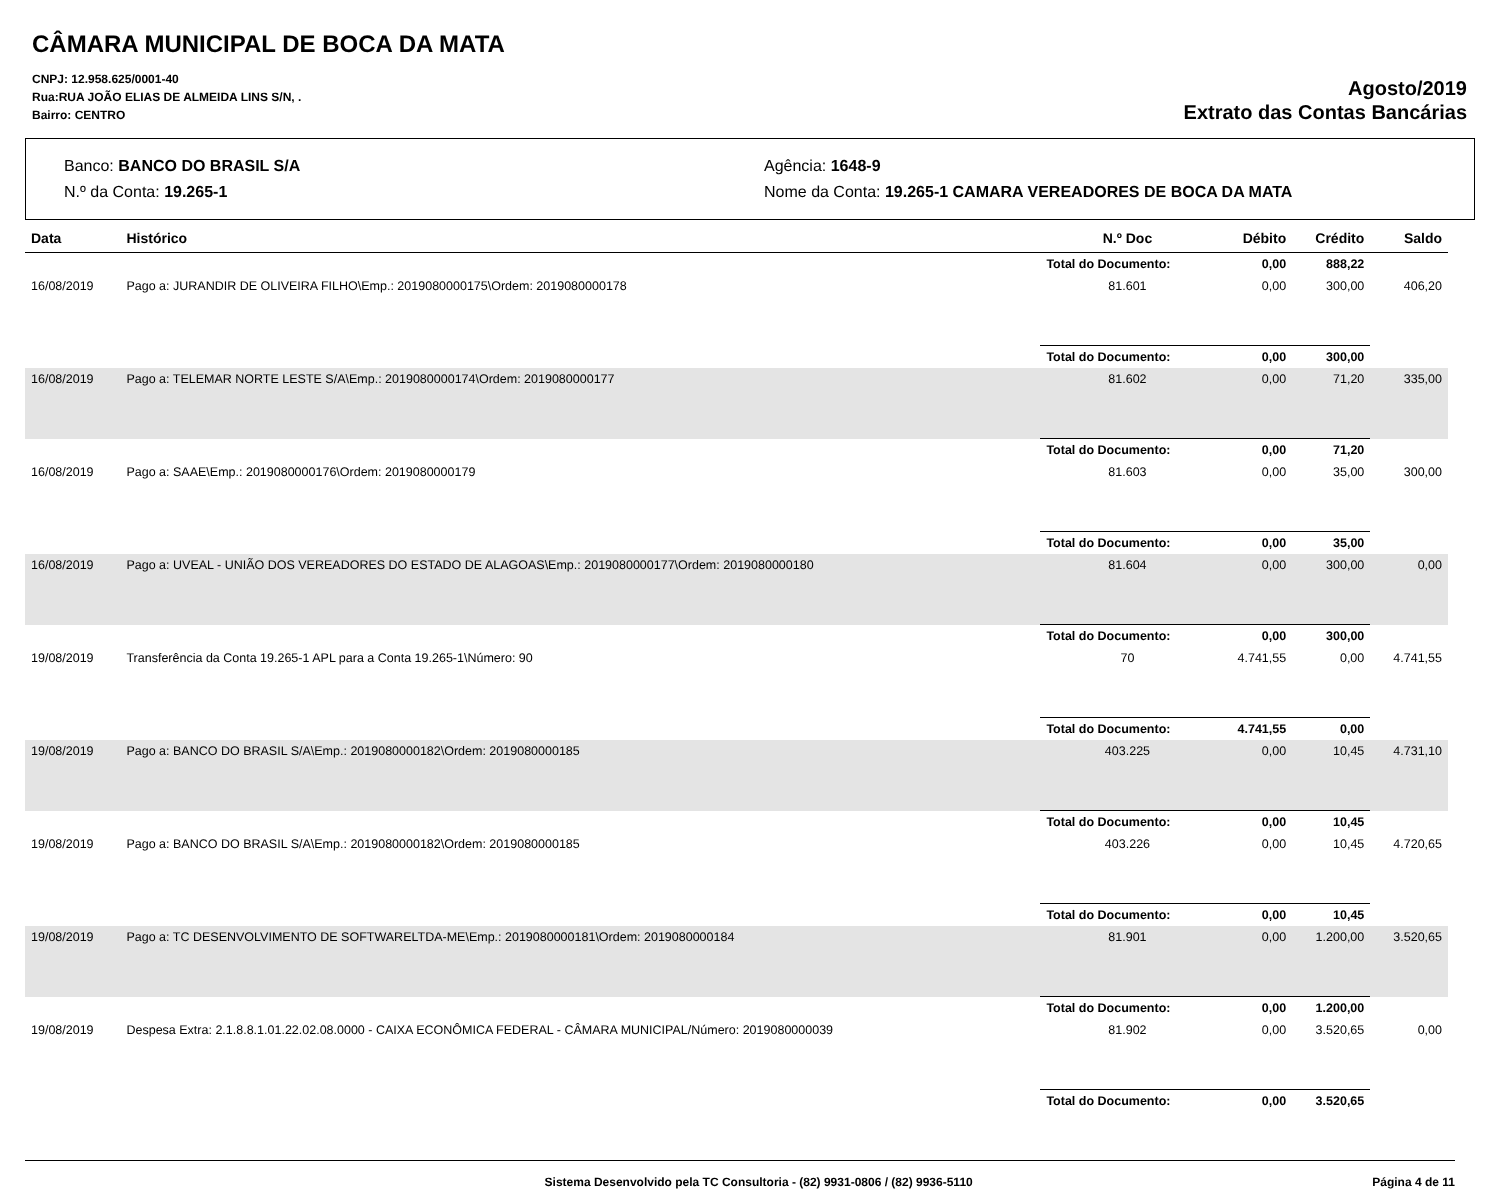CÂMARA MUNICIPAL DE BOCA DA MATA
CNPJ: 12.958.625/0001-40
Rua:RUA JOÃO ELIAS DE ALMEIDA LINS S/N, .
Bairro: CENTRO
Agosto/2019
Extrato das Contas Bancárias
Banco: BANCO DO BRASIL S/A
N.º da Conta: 19.265-1
Agência: 1648-9
Nome da Conta: 19.265-1 CAMARA VEREADORES DE BOCA DA MATA
| Data | Histórico | N.º Doc | Débito | Crédito | Saldo |
| --- | --- | --- | --- | --- | --- |
| | | Total do Documento: | 0,00 | 888,22 | |
| 16/08/2019 | Pago a: JURANDIR DE OLIVEIRA FILHO\Emp.: 2019080000175\Ordem: 2019080000178 | 81.601 | 0,00 | 300,00 | 406,20 |
| | | Total do Documento: | 0,00 | 300,00 | |
| 16/08/2019 | Pago a: TELEMAR NORTE LESTE S/A\Emp.: 2019080000174\Ordem: 2019080000177 | 81.602 | 0,00 | 71,20 | 335,00 |
| | | Total do Documento: | 0,00 | 71,20 | |
| 16/08/2019 | Pago a: SAAE\Emp.: 2019080000176\Ordem: 2019080000179 | 81.603 | 0,00 | 35,00 | 300,00 |
| | | Total do Documento: | 0,00 | 35,00 | |
| 16/08/2019 | Pago a: UVEAL - UNIÃO DOS VEREADORES DO ESTADO DE ALAGOAS\Emp.: 2019080000177\Ordem: 2019080000180 | 81.604 | 0,00 | 300,00 | 0,00 |
| | | Total do Documento: | 0,00 | 300,00 | |
| 19/08/2019 | Transferência da Conta 19.265-1 APL para a Conta 19.265-1\Número: 90 | 70 | 4.741,55 | 0,00 | 4.741,55 |
| | | Total do Documento: | 4.741,55 | 0,00 | |
| 19/08/2019 | Pago a: BANCO DO BRASIL S/A\Emp.: 2019080000182\Ordem: 2019080000185 | 403.225 | 0,00 | 10,45 | 4.731,10 |
| | | Total do Documento: | 0,00 | 10,45 | |
| 19/08/2019 | Pago a: BANCO DO BRASIL S/A\Emp.: 2019080000182\Ordem: 2019080000185 | 403.226 | 0,00 | 10,45 | 4.720,65 |
| | | Total do Documento: | 0,00 | 10,45 | |
| 19/08/2019 | Pago a: TC DESENVOLVIMENTO DE SOFTWARELTDA-ME\Emp.: 2019080000181\Ordem: 2019080000184 | 81.901 | 0,00 | 1.200,00 | 3.520,65 |
| | | Total do Documento: | 0,00 | 1.200,00 | |
| 19/08/2019 | Despesa Extra: 2.1.8.8.1.01.22.02.08.0000 - CAIXA ECONÔMICA FEDERAL - CÂMARA MUNICIPAL/Número: 2019080000039 | 81.902 | 0,00 | 3.520,65 | 0,00 |
| | | Total do Documento: | 0,00 | 3.520,65 | |
Sistema Desenvolvido pela TC Consultoria - (82) 9931-0806 / (82) 9936-5110
Página 4 de 11